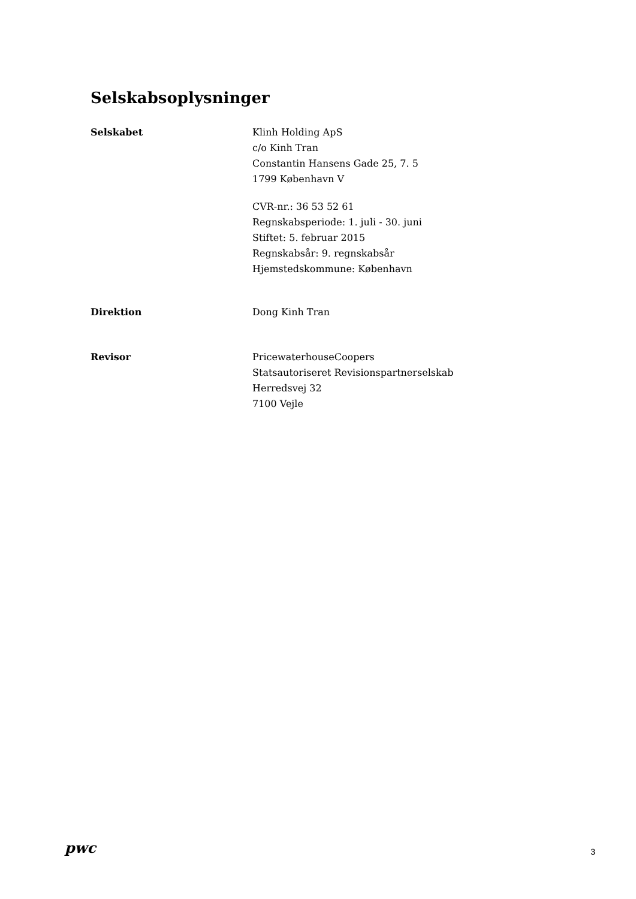Selskabsoplysninger
Selskabet Klinh Holding ApS
c/o Kinh Tran
Constantin Hansens Gade 25, 7. 5
1799 København V
CVR-nr.: 36 53 52 61
Regnskabsperiode: 1. juli - 30. juni
Stiftet: 5. februar 2015
Regnskabsår: 9. regnskabsår
Hjemstedskommune: København
Direktion Dong Kinh Tran
Revisor PricewaterhouseCoopers
Statsautoriseret Revisionspartnerselskab
Herredsvej 32
7100 Vejle
pwc
3